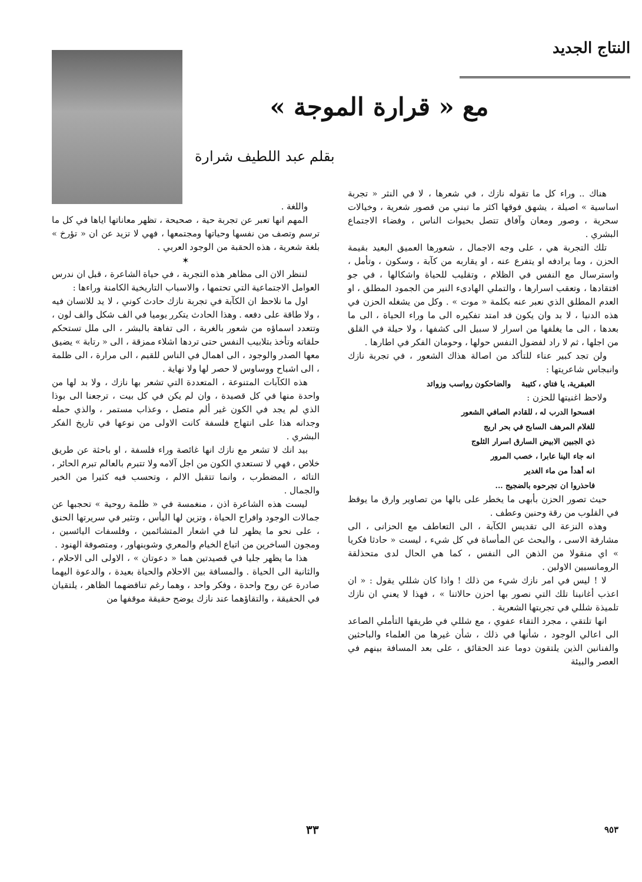النتاج الجديد
مع « قرارة الموجة »
بقلم عبد اللطيف شرارة
هناك .. وراء كل ما تقوله نازك ، في شعرها ، لا في النثر « تجربة اساسية » اصيلة ، يشهق فوقها اكثر ما تبني من قصور شعرية ، وخيالات سحرية ، وصور ومعان وآفاق تتصل بحيوات الناس ، وفضاء الاجتماع البشري .
تلك التجربة هي ، على وجه الاجمال ، شعورها العميق البعيد بقيمة الحزن ، وما يرادفه او يتفرع عنه ، او يقاربه من كآبة ، وسكون ، وتأمل ، واسترسال مع النفس في الظلام ، وتقليب للحياة واشكالها ، في جو افتقادها ، وتعقب اسرارها ، والتملي الهادىء النير من الجمود المطلق ، او العدم المطلق الذي نعبر عنه بكلمة « موت » . وكل من يشغله الحزن في هذه الدنيا ، لا بد وان يكون قد امتد تفكيره الى ما وراء الحياة ، الى ما بعدها ، الى ما يغلفها من اسرار لا سبيل الى كشفها ، ولا حيلة في القلق من اجلها ، ثم لا راد لفضول النفس حولها ، وحومان الفكر في اطارها .
ولن تجد كبير عناء للتأكد من اصالة هذاك الشعور ، في تجربة نازك وانبجاس شاعريتها :
العبقرية، يا فتاي ، كئيبة والضاحكون رواسب وزوائد
ولاحظ اغنيتها للحزن :
افسحوا الدرب له ، للقادم الصافي الشعور
للغلام المرهف السابح في بحر اريج
ذي الجبين الابيض السارق اسرار الثلوج
انه جاء الينا عابرا ، خصب المرور
انه أهدأ من ماء الغدير
فاحذروا ان تجرحوه بالضجيج ...
حيث تصور الحزن بأبهى ما يخطر على بالها من تصاوير وارق ما يوقظ في القلوب من رقة وحنين وعطف .
وهذه النزعة الى تقديس الكآبة ، الى التعاطف مع الحزانى ، الى مشارفة الاسى ، والبحث عن المأساة في كل شيء ، ليست « حادثا فكريا » اي منقولا من الذهن الى النفس ، كما هي الحال لدى متحذلقة الرومانسيين الاولين .
لا ! ليس في امر نازك شيء من ذلك ! واذا كان شللي يقول : « ان اعذب أغانينا تلك التي نصور بها احزن حالاتنا » ، فهذا لا يعني ان نازك تلميذة شللي في تجربتها الشعرية .
انها تلتقي ، مجرد التقاء عفوي ، مع شللي في طريقها التأملي الصاعد الى اعالي الوجود ، شأنها في ذلك ، شأن غيرها من العلماء والباحثين والفنانين الذين يلتقون دوما عند الحقائق ، على بعد المسافة بينهم في العصر والبيئة
واللغة .
المهم انها تعبر عن تجربة حية ، صحيحة ، تظهر معاناتها اياها في كل ما ترسم وتصف من نفسها وحياتها ومجتمعها ، فهي لا تزيد عن ان « تؤرخ » بلغة شعرية ، هذه الحقبة من الوجود العربي .
✶
لننظر الان الى مظاهر هذه التجربة ، في حياة الشاعرة ، قبل ان ندرس العوامل الاجتماعية التي تحتمها ، والاسباب التاريخية الكامنة وراءها :
اول ما نلاحظ ان الكآبة في تجربة نازك حادث كوني ، لا يد للانسان فيه ، ولا طاقة على دفعه . وهذا الحادث يتكرر يوميا في الف شكل والف لون ، وتتعدد اسماؤه من شعور بالغربة ، الى تفاهة بالبشر ، الى ملل تستحكم حلقاته وتأخذ بتلابيب النفس حتى تردها اشلاء ممزقة ، الى « رتابة » يضيق معها الصدر والوجود ، الى اهمال في الناس للقيم ، الى مرارة ، الى ظلمة ، الى اشباح ووساوس لا حصر لها ولا نهاية .
هذه الكآبات المتنوعة ، المتعددة التي تشعر بها نازك ، ولا بد لها من واحدة منها في كل قصيدة ، وان لم يكن في كل بيت ، ترجعنا الى بوذا الذي لم يجد في الكون غير ألم متصل ، وعذاب مستمر ، والذي حمله وجدانه هذا على انتهاج فلسفة كانت الاولى من نوعها في تاريخ الفكر البشري .
بيد انك لا تشعر مع نازك انها غائصة وراء فلسفة ، او باحثة عن طريق خلاص ، فهي لا تستعدي الكون من اجل آلامه ولا تتبرم بالعالم تبرم الحائر ، التائه ، المضطرب ، وانما تتقبل الالم ، وتحسب فيه كثيرا من الخير والجمال .
ليست هذه الشاعرة اذن ، منغمسة في « ظلمة روحية » تحجبها عن جمالات الوجود وافراح الحياة ، وتزين لها اليأس ، وتثير في سريرتها الحنق ، على نحو ما يظهر لنا في اشعار المتشائمين ، وفلسفات اليائسين ، ومجون الساخرين من اتباع الخيام والمعري وشوبنهاور ، ومتصوفة الهنود .
هذا ما يظهر جليا في قصيدتين هما « دعوتان » ، الاولى الى الاحلام ، والثانية الى الحياة . والمسافة بين الاحلام والحياة بعيدة ، والدعوة اليهما صادرة عن روح واحدة ، وفكر واحد ، وهما رغم تناقضهما الظاهر ، يلتقيان في الحقيقة ، والتقاؤهما عند نازك يوضح حقيقة موقفها من
٣٣ ٩٥٣